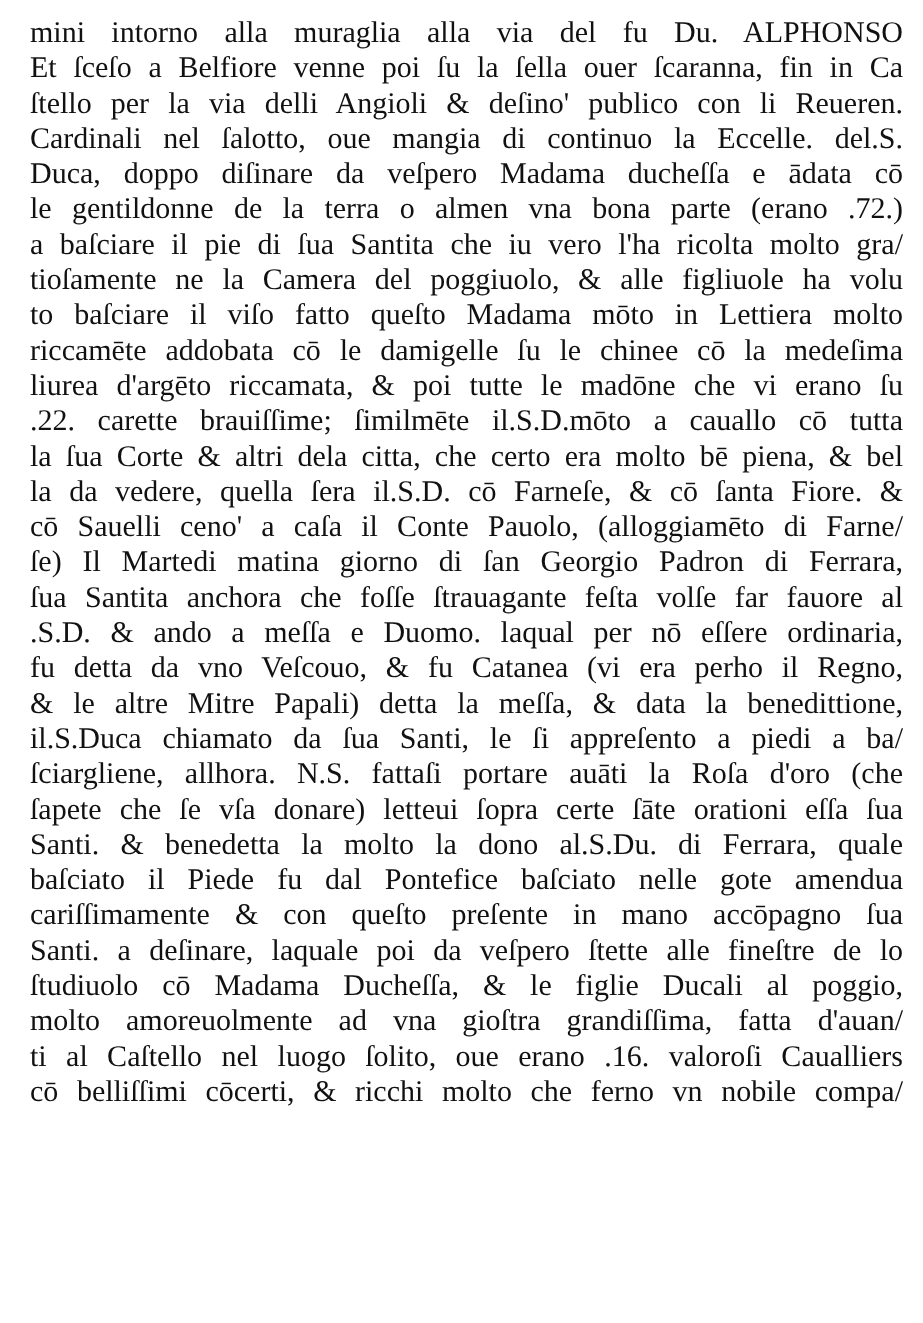mini intorno alla muraglia alla via del fu Du. ALPHONSO
Et ſceſo a Belfiore venne poi ſu la ſella ouer ſcaranna, fin in Ca
ſtello per la via delli Angioli & deſino' publico con li Reueren.
Cardinali nel ſalotto, oue mangia di continuo la Eccelle. del.S.
Duca, doppo diſinare da veſpero Madama ducheſſa e ādata cō
le gentildonne de la terra o almen vna bona parte (erano .72.)
a baſciare il pie di ſua Santita che iu vero l'ha ricolta molto gra/
tioſamente ne la Camera del poggiuolo, & alle figliuole ha volu
to baſciare il viſo fatto queſto Madama mōto in Lettiera molto
riccamēte addobata cō le damigelle ſu le chinee cō la medeſima
liurea d'argēto riccamata, & poi tutte le madōne che vi erano ſu
.22. carette brauiſſime; ſimilmēte il.S.D.mōto a cauallo cō tutta
la ſua Corte & altri dela citta, che certo era molto bē piena, & bel
la da vedere, quella ſera il.S.D. cō Farneſe, & cō ſanta Fiore. &
cō Sauelli ceno' a caſa il Conte Pauolo, (alloggiamēto di Farne/
ſe) Il Martedi matina giorno di ſan Georgio Padron di Ferrara,
ſua Santita anchora che foſſe ſtrauagante feſta volſe far fauore al
.S.D. & ando a meſſa e Duomo. laqual per nō eſſere ordinaria,
fu detta da vno Veſcouo, & fu Catanea (vi era perho il Regno,
& le altre Mitre Papali) detta la meſſa, & data la benedittione,
il.S.Duca chiamato da ſua Santi, le ſi appreſento a piedi a ba/
ſciargliene, allhora. N.S. fattaſi portare auāti la Roſa d'oro (che
ſapete che ſe vſa donare) letteui ſopra certe ſāte orationi eſſa ſua
Santi. & benedetta la molto la dono al.S.Du. di Ferrara, quale
baſciato il Piede fu dal Pontefice baſciato nelle gote amendua
cariſſimamente & con queſto preſente in mano accōpagno ſua
Santi. a deſinare, laquale poi da veſpero ſtette alle fineſtre de lo
ſtudiuolo cō Madama Ducheſſa, & le figlie Ducali al poggio,
molto amoreuolmente ad vna gioſtra grandiſſima, fatta d'auan/
ti al Caſtello nel luogo ſolito, oue erano .16. valoroſi Caualliers
cō belliſſimi cōcerti, & ricchi molto che ferno vn nobile compa/